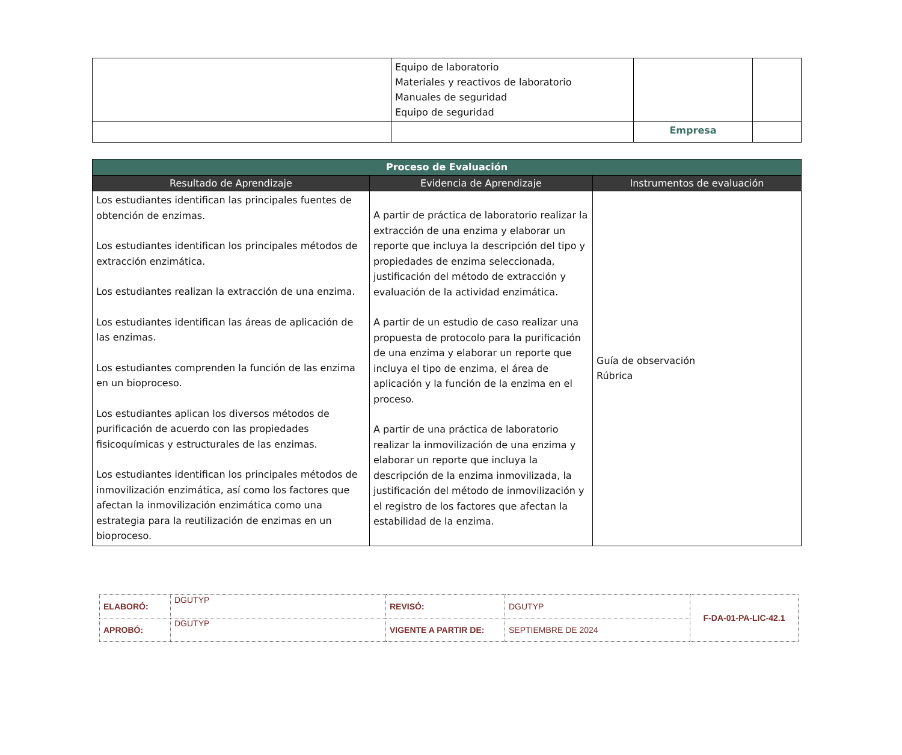| | Equipo de laboratorio Materiales y reactivos de laboratorio Manuales de seguridad Equipo de seguridad | | |
| | | Empresa | |
| Proceso de Evaluación | | |
| --- | --- | --- |
| Resultado de Aprendizaje | Evidencia de Aprendizaje | Instrumentos de evaluación |
| Los estudiantes identifican las principales fuentes de obtención de enzimas. Los estudiantes identifican los principales métodos de extracción enzimática. Los estudiantes realizan la extracción de una enzima. Los estudiantes identifican las áreas de aplicación de las enzimas. Los estudiantes comprenden la función de las enzima en un bioproceso. Los estudiantes aplican los diversos métodos de purificación de acuerdo con las propiedades fisicoquímicas y estructurales de las enzimas. Los estudiantes identifican los principales métodos de inmovilización enzimática, así como los factores que afectan la inmovilización enzimática como una estrategia para la reutilización de enzimas en un bioproceso. | A partir de práctica de laboratorio realizar la extracción de una enzima y elaborar un reporte que incluya la descripción del tipo y propiedades de enzima seleccionada, justificación del método de extracción y evaluación de la actividad enzimática. A partir de un estudio de caso realizar una propuesta de protocolo para la purificación de una enzima y elaborar un reporte que incluya el tipo de enzima, el área de aplicación y la función de la enzima en el proceso. A partir de una práctica de laboratorio realizar la inmovilización de una enzima y elaborar un reporte que incluya la descripción de la enzima inmovilizada, la justificación del método de inmovilización y el registro de los factores que afectan la estabilidad de la enzima. | Guía de observación Rúbrica |
| ELABORÓ: | DGUTYP | REVISÓ: | DGUTYP | F-DA-01-PA-LIC-42.1 |
| APROBÓ: | DGUTYP | VIGENTE A PARTIR DE: | SEPTIEMBRE DE 2024 | |